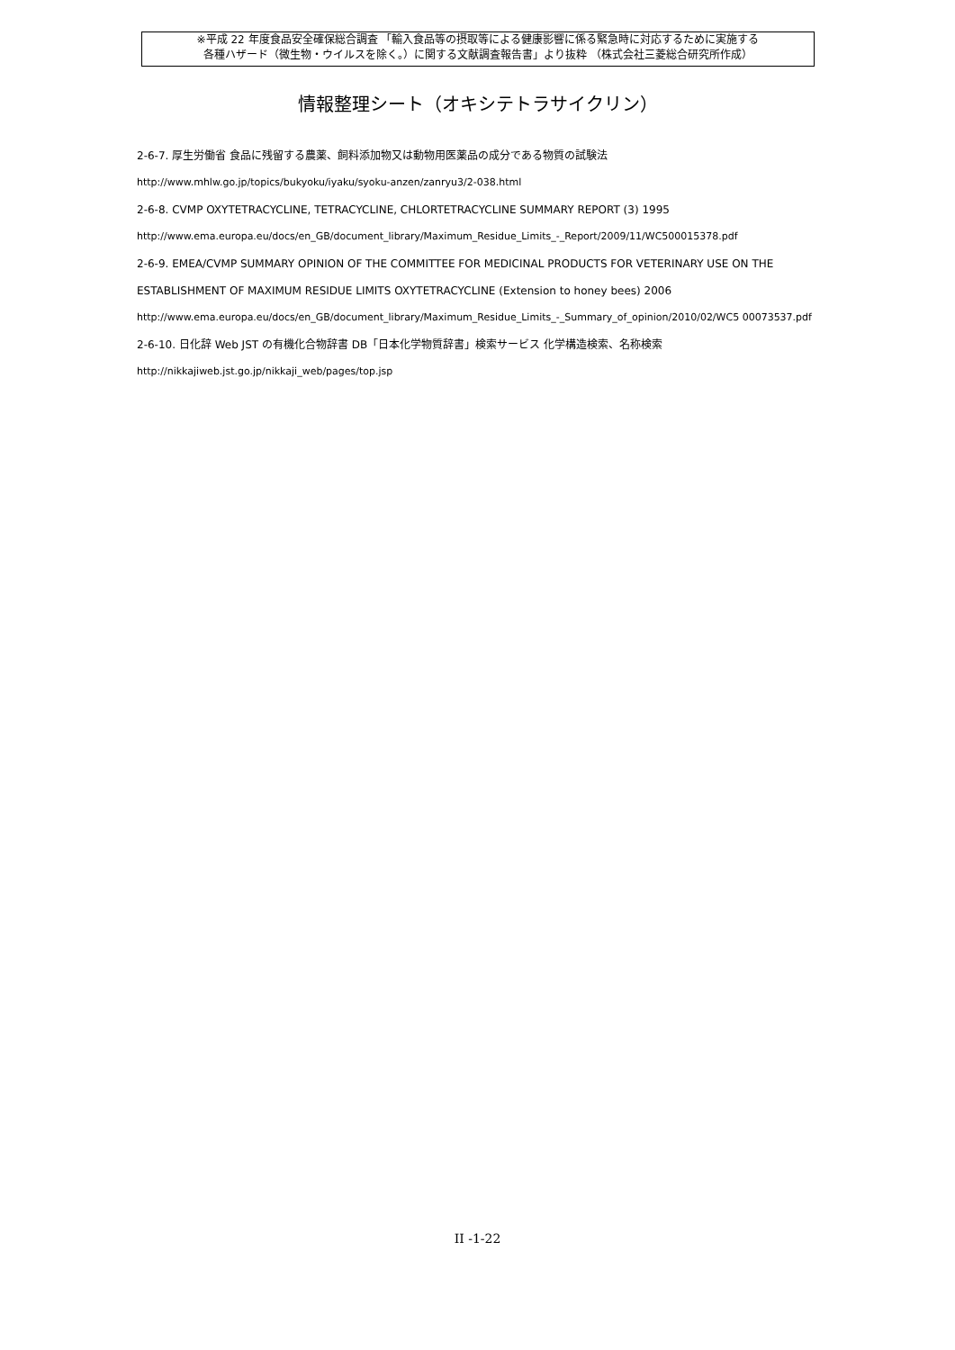※平成 22 年度食品安全確保総合調査 「輸入食品等の摂取等による健康影響に係る緊急時に対応するために実施する
各種ハザード（微生物・ウイルスを除く。）に関する文献調査報告書」より抜粋 （株式会社三菱総合研究所作成）
情報整理シート（オキシテトラサイクリン）
2-6-7. 厚生労働省 食品に残留する農薬、飼料添加物又は動物用医薬品の成分である物質の試験法
http://www.mhlw.go.jp/topics/bukyoku/iyaku/syoku-anzen/zanryu3/2-038.html
2-6-8. CVMP OXYTETRACYCLINE, TETRACYCLINE, CHLORTETRACYCLINE SUMMARY REPORT (3) 1995
http://www.ema.europa.eu/docs/en_GB/document_library/Maximum_Residue_Limits_-_Report/2009/11/WC500015378.pdf
2-6-9. EMEA/CVMP SUMMARY OPINION OF THE COMMITTEE FOR MEDICINAL PRODUCTS FOR VETERINARY USE ON THE ESTABLISHMENT OF MAXIMUM RESIDUE LIMITS OXYTETRACYCLINE (Extension to honey bees) 2006
http://www.ema.europa.eu/docs/en_GB/document_library/Maximum_Residue_Limits_-_Summary_of_opinion/2010/02/WC5 00073537.pdf
2-6-10. 日化辞 Web JST の有機化合物辞書 DB「日本化学物質辞書」検索サービス 化学構造検索、名称検索
http://nikkajiweb.jst.go.jp/nikkaji_web/pages/top.jsp
II -1-22